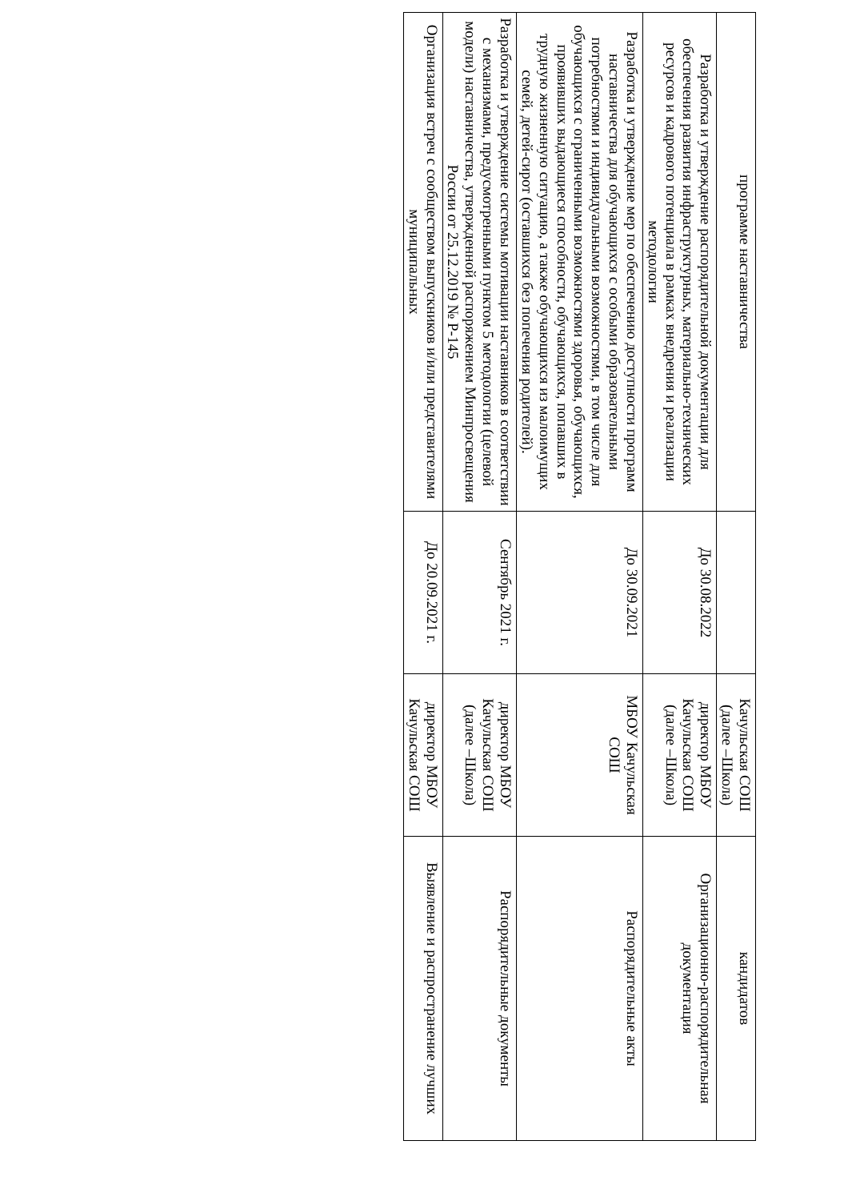| программе наставничества | | Качульская СОШ (далее –Школа) | кандидатов |
| Разработка и утверждение распорядительной документации для обеспечения развития инфраструктурных, материально-технических ресурсов и кадрового потенциала в рамках внедрения и реализации методологии | До 30.08.2022 | директор МБОУ Качульская СОШ (далее –Школа) | Организационно-распорядительная документация |
| Разработка и утверждение мер по обеспечению доступности программ наставничества для обучающихся с особыми образовательными потребностями и индивидуальными возможностями, в том числе для обучающихся с ограниченными возможностями здоровья, обучающихся, проявивших выдающиеся способности, обучающихся, попавших в трудную жизненную ситуацию, а также обучающихся из малоимущих семей, детей-сирот (оставшихся без попечения родителей). | До 30.09.2021 | МБОУ Качульская СОШ | Распорядительные акты |
| Разработка и утверждение системы мотивации наставников в соответствии с механизмами, предусмотренными пунктом 5 методологии (целевой модели) наставничества, утвержденной распоряжением Минпросвещения России от 25.12.2019 № Р-145 | Сентябрь 2021 г. | директор МБОУ Качульская СОШ (далее –Школа) | Распорядительные документы |
| Организация встреч с сообществом выпускников и/или представителями муниципальных | До 20.09.2021 г. | директор МБОУ Качульская СОШ | Выявление и распространение лучших |